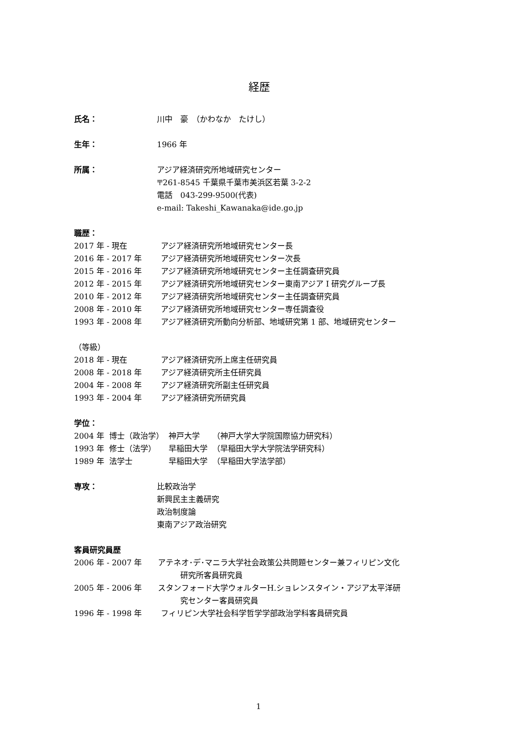経歴
氏名： 川中　豪　（かわなか　たけし）
生年： 1966 年
所属： アジア経済研究所地域研究センター
〒261-8545 千葉県千葉市美浜区若葉 3-2-2
電話　043-299-9500(代表)
e-mail: Takeshi_Kawanaka@ide.go.jp
職歴：
2017 年 - 現在 アジア経済研究所地域研究センター長
2016 年 - 2017 年 アジア経済研究所地域研究センター次長
2015 年 - 2016 年 アジア経済研究所地域研究センター主任調査研究員
2012 年 - 2015 年 アジア経済研究所地域研究センター東南アジア I 研究グループ長
2010 年 - 2012 年 アジア経済研究所地域研究センター主任調査研究員
2008 年 - 2010 年 アジア経済研究所地域研究センター専任調査役
1993 年 - 2008 年 アジア経済研究所動向分析部、地域研究第 1 部、地域研究センター
（等級）
2018 年 - 現在 アジア経済研究所上席主任研究員
2008 年 - 2018 年 アジア経済研究所主任研究員
2004 年 - 2008 年 アジア経済研究所副主任研究員
1993 年 - 2004 年 アジア経済研究所研究員
学位：
| 2004 年 | 博士（政治学） | 神戸大学 | （神戸大学大学院国際協力研究科） |
| 1993 年 | 修士（法学） | 早稲田大学 | （早稲田大学大学院法学研究科） |
| 1989 年 | 法学士 | 早稲田大学 | （早稲田大学法学部） |
専攻： 比較政治学
新興民主主義研究
政治制度論
東南アジア政治研究
客員研究員歴
2006 年 - 2007 年 アテネオ･デ･マニラ大学社会政策公共問題センター兼フィリピン文化
研究所客員研究員
2005 年 - 2006 年 スタンフォード大学ウォルターH.ショレンスタイン・アジア太平洋研
究センター客員研究員
1996 年 - 1998 年 フィリピン大学社会科学哲学学部政治学科客員研究員
1